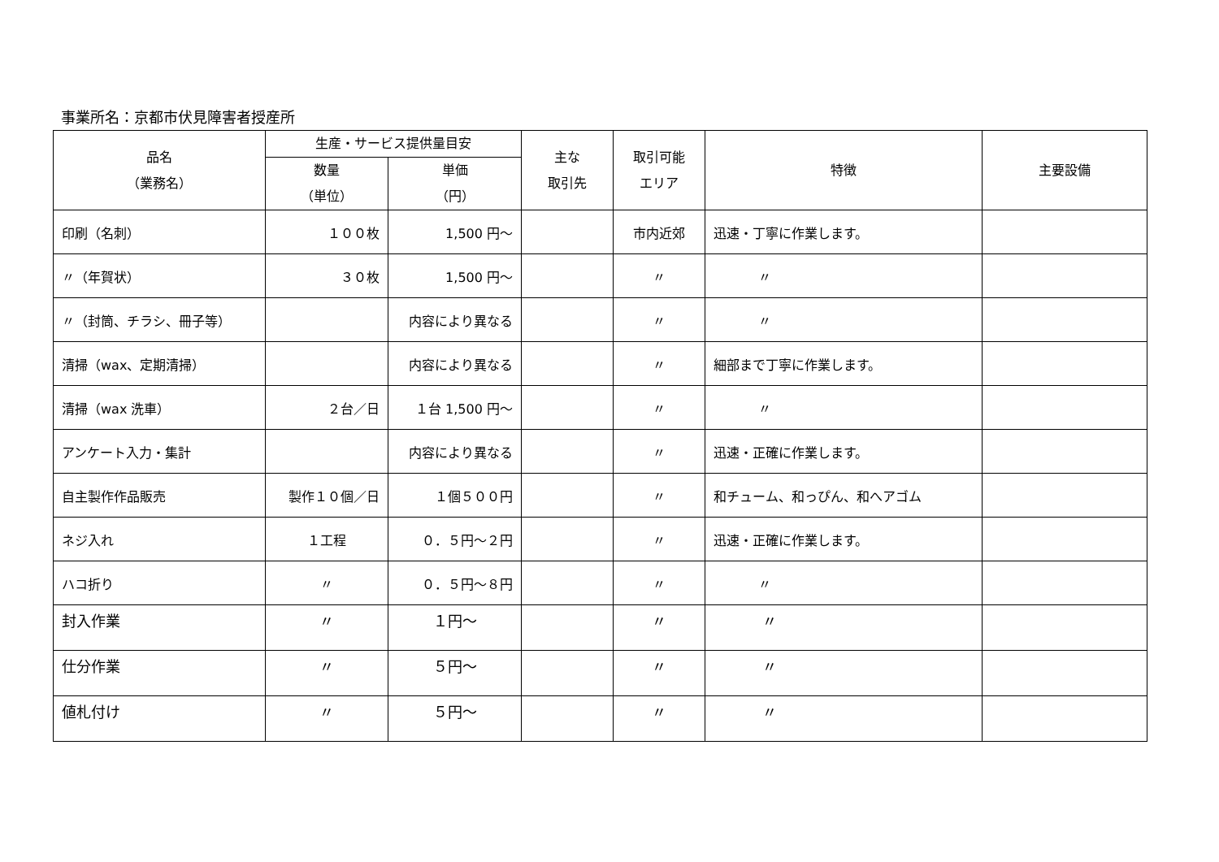事業所名：京都市伏見障害者授産所
| 品名 （業務名） | 生産・サービス提供量目安 | | 主な 取引先 | 取引可能 エリア | 特徴 | 主要設備 |
| --- | --- | --- | --- | --- | --- | --- |
| | 数量 （単位） | 単価 （円） | | | | |
| 印刷（名刺） | １００枚 | 1,500 円～ | | 市内近郊 | 迅速・丁寧に作業します。 | |
| 〃（年賀状） | ３０枚 | 1,500 円～ | | 〃 | 〃 | |
| 〃（封筒、チラシ、冊子等） | | 内容により異なる | | 〃 | 〃 | |
| 清掃（wax、定期清掃） | | 内容により異なる | | 〃 | 細部まで丁寧に作業します。 | |
| 清掃（wax 洗車） | ２台／日 | １台 1,500 円～ | | 〃 | 〃 | |
| アンケート入力・集計 | | 内容により異なる | | 〃 | 迅速・正確に作業します。 | |
| 自主製作作品販売 | 製作１０個／日 | １個５００円 | | 〃 | 和チューム、和っぴん、和へアゴム | |
| ネジ入れ | １工程 | ０．５円～２円 | | 〃 | 迅速・正確に作業します。 | |
| ハコ折り | 〃 | ０．５円～８円 | | 〃 | 〃 | |
| 封入作業 | 〃 | １円～ | | 〃 | 〃 | |
| 仕分作業 | 〃 | ５円～ | | 〃 | 〃 | |
| 値札付け | 〃 | ５円～ | | 〃 | 〃 | |